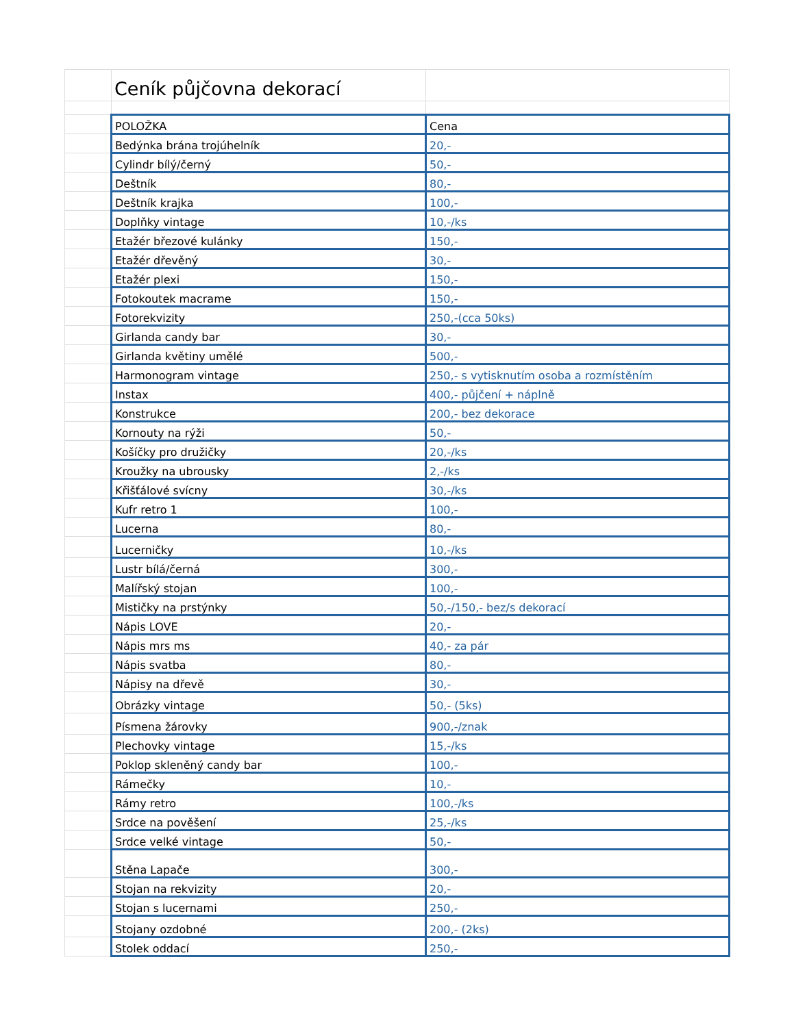| | Ceník půjčovna dekorací | |
| | POLOŽKA | Cena |
| | Bedýnka brána trojúhelník | 20,- |
| | Cylindr bílý/černý | 50,- |
| | Deštník | 80,- |
| | Deštník krajka | 100,- |
| | Doplňky vintage | 10,-/ks |
| | Etažér březové kulánky | 150,- |
| | Etažér dřevěný | 30,- |
| | Etažér plexi | 150,- |
| | Fotokoutek macrame | 150,- |
| | Fotorekvizity | 250,-(cca 50ks) |
| | Girlanda candy bar | 30,- |
| | Girlanda květiny umělé | 500,- |
| | Harmonogram vintage | 250,- s vytisknutím osoba a rozmístěním |
| | Instax | 400,- půjčení + náplně |
| | Konstrukce | 200,- bez dekorace |
| | Kornouty na rýži | 50,- |
| | Košíčky pro družičky | 20,-/ks |
| | Kroužky na ubrousky | 2,-/ks |
| | Křišťálové svícny | 30,-/ks |
| | Kufr retro 1 | 100,- |
| | Lucerna | 80,- |
| | Lucerničky | 10,-/ks |
| | Lustr bílá/černá | 300,- |
| | Malířský stojan | 100,- |
| | Mističky na prstýnky | 50,-/150,- bez/s dekorací |
| | Nápis LOVE | 20,- |
| | Nápis mrs ms | 40,- za pár |
| | Nápis svatba | 80,- |
| | Nápisy na dřevě | 30,- |
| | Obrázky vintage | 50,- (5ks) |
| | Písmena žárovky | 900,-/znak |
| | Plechovky vintage | 15,-/ks |
| | Poklop skleněný candy bar | 100,- |
| | Rámečky | 10,- |
| | Rámy retro | 100,-/ks |
| | Srdce na pověšení | 25,-/ks |
| | Srdce velké vintage | 50,- |
| | Stěna Lapače | 300,- |
| | Stojan na rekvizity | 20,- |
| | Stojan s lucernami | 250,- |
| | Stojany ozdobné | 200,- (2ks) |
| | Stolek oddací | 250,- |